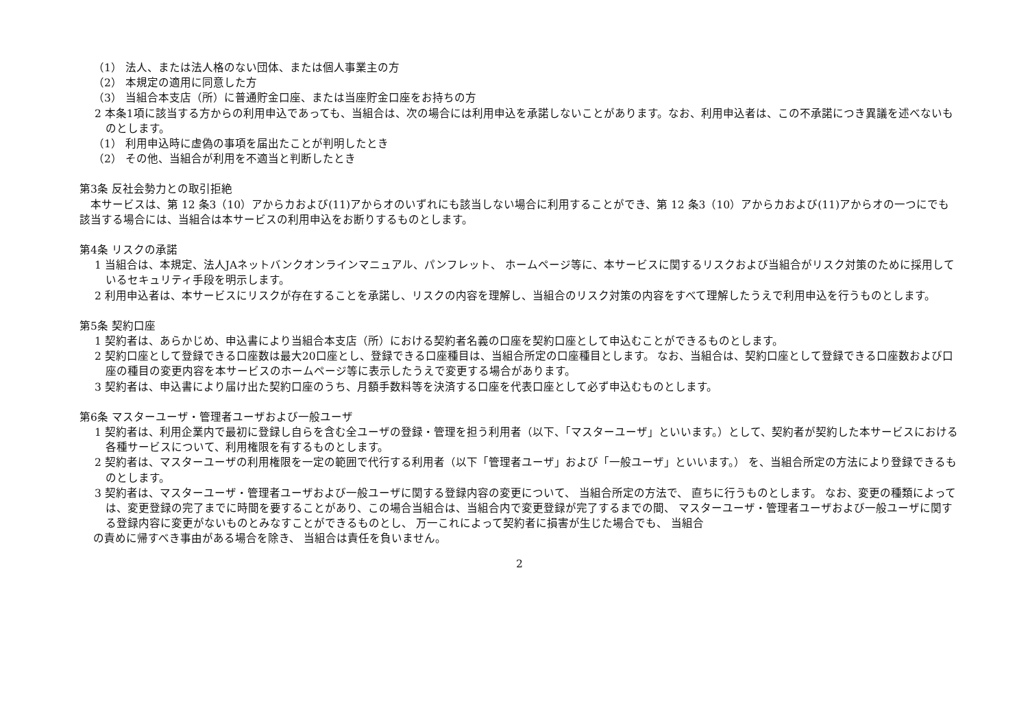（1） 法人、または法人格のない団体、または個人事業主の方
（2） 本規定の適用に同意した方
（3） 当組合本支店（所）に普通貯金口座、または当座貯金口座をお持ちの方
2 本条1項に該当する方からの利用申込であっても、当組合は、次の場合には利用申込を承諾しないことがあります。なお、利用申込者は、この不承諾につき異議を述べないものとします。
（1） 利用申込時に虚偽の事項を届出たことが判明したとき
（2） その他、当組合が利用を不適当と判断したとき
第3条 反社会勢力との取引拒絶
　本サービスは、第 12 条3（10）アからカおよび(11)アからオのいずれにも該当しない場合に利用することができ、第 12 条3（10）アからカおよび(11)アからオの一つにでも該当する場合には、当組合は本サービスの利用申込をお断りするものとします。
第4条 リスクの承諾
1 当組合は、本規定、法人JAネットバンクオンラインマニュアル、パンフレット、 ホームページ等に、本サービスに関するリスクおよび当組合がリスク対策のために採用しているセキュリティ手段を明示します。
2 利用申込者は、本サービスにリスクが存在することを承諾し、リスクの内容を理解し、当組合のリスク対策の内容をすべて理解したうえで利用申込を行うものとします。
第5条 契約口座
1 契約者は、あらかじめ、申込書により当組合本支店（所）における契約者名義の口座を契約口座として申込むことができるものとします。
2 契約口座として登録できる口座数は最大20口座とし、登録できる口座種目は、当組合所定の口座種目とします。 なお、当組合は、契約口座として登録できる口座数および口座の種目の変更内容を本サービスのホームページ等に表示したうえで変更する場合があります。
3 契約者は、申込書により届け出た契約口座のうち、月額手数料等を決済する口座を代表口座として必ず申込むものとします。
第6条 マスターユーザ・管理者ユーザおよび一般ユーザ
1 契約者は、利用企業内で最初に登録し自らを含む全ユーザの登録・管理を担う利用者（以下、「マスターユーザ」といいます。）として、契約者が契約した本サービスにおける各種サービスについて、利用権限を有するものとします。
2 契約者は、マスターユーザの利用権限を一定の範囲で代行する利用者（以下「管理者ユーザ」および「一般ユーザ」といいます。） を、当組合所定の方法により登録できるものとします。
3 契約者は、マスターユーザ・管理者ユーザおよび一般ユーザに関する登録内容の変更について、 当組合所定の方法で、 直ちに行うものとします。 なお、変更の種類によっては、変更登録の完了までに時間を要することがあり、この場合当組合は、当組合内で変更登録が完了するまでの間、 マスターユーザ・管理者ユーザおよび一般ユーザに関する登録内容に変更がないものとみなすことができるものとし、 万一これによって契約者に損害が生じた場合でも、 当組合
の責めに帰すべき事由がある場合を除き、 当組合は責任を負いません。
2